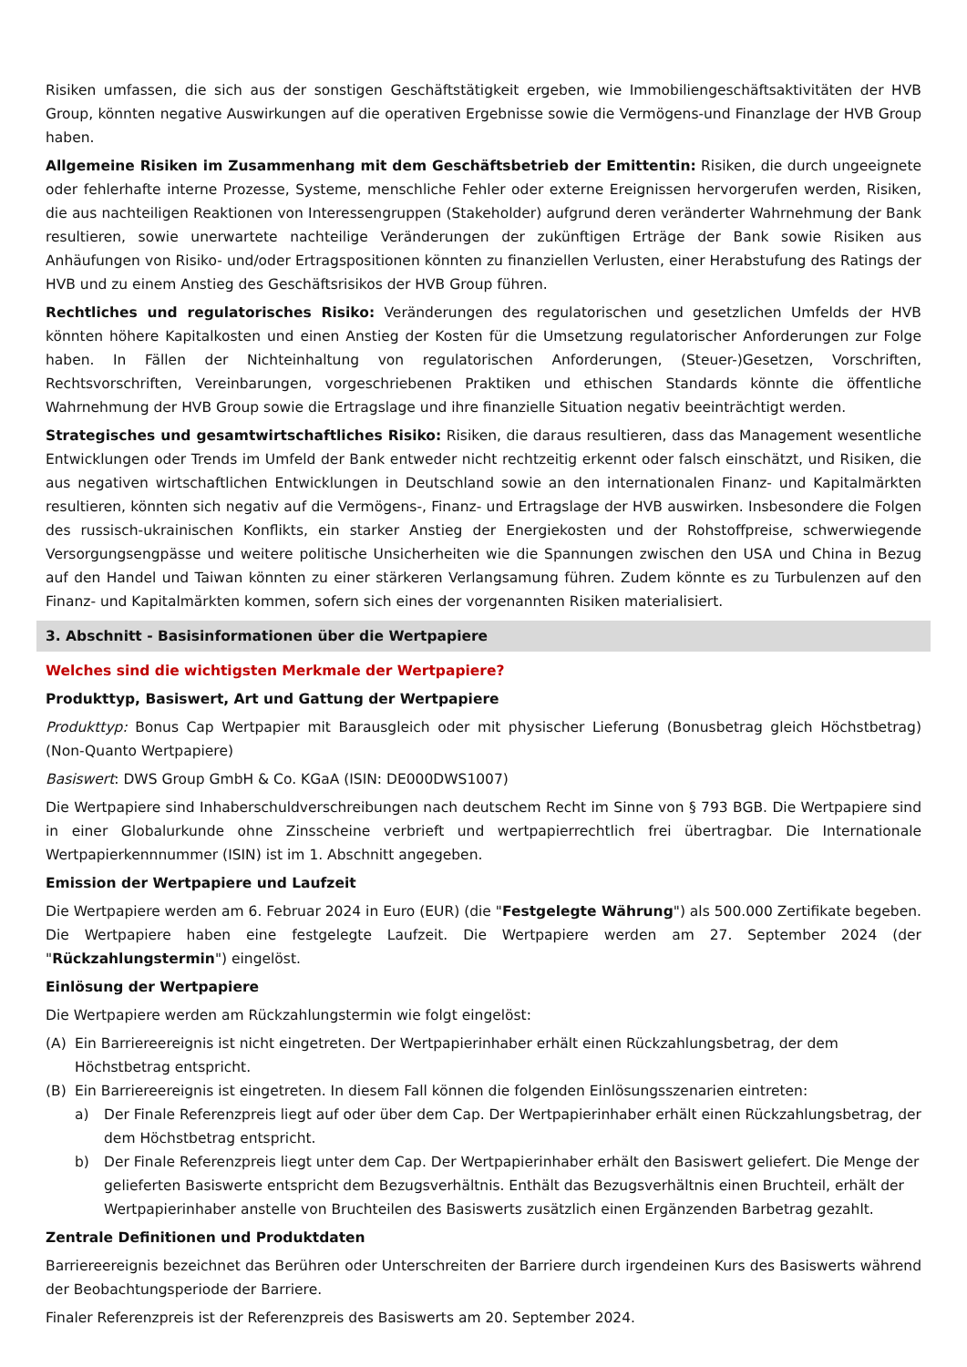Risiken umfassen, die sich aus der sonstigen Geschäftstätigkeit ergeben, wie Immobiliengeschäftsaktivitäten der HVB Group, könnten negative Auswirkungen auf die operativen Ergebnisse sowie die Vermögens-und Finanzlage der HVB Group haben.
Allgemeine Risiken im Zusammenhang mit dem Geschäftsbetrieb der Emittentin: Risiken, die durch ungeeignete oder fehlerhafte interne Prozesse, Systeme, menschliche Fehler oder externe Ereignissen hervorgerufen werden, Risiken, die aus nachteiligen Reaktionen von Interessengruppen (Stakeholder) aufgrund deren veränderter Wahrnehmung der Bank resultieren, sowie unerwartete nachteilige Veränderungen der zukünftigen Erträge der Bank sowie Risiken aus Anhäufungen von Risiko- und/oder Ertragspositionen könnten zu finanziellen Verlusten, einer Herabstufung des Ratings der HVB und zu einem Anstieg des Geschäftsrisikos der HVB Group führen.
Rechtliches und regulatorisches Risiko: Veränderungen des regulatorischen und gesetzlichen Umfelds der HVB könnten höhere Kapitalkosten und einen Anstieg der Kosten für die Umsetzung regulatorischer Anforderungen zur Folge haben. In Fällen der Nichteinhaltung von regulatorischen Anforderungen, (Steuer-)Gesetzen, Vorschriften, Rechtsvorschriften, Vereinbarungen, vorgeschriebenen Praktiken und ethischen Standards könnte die öffentliche Wahrnehmung der HVB Group sowie die Ertragslage und ihre finanzielle Situation negativ beeinträchtigt werden.
Strategisches und gesamtwirtschaftliches Risiko: Risiken, die daraus resultieren, dass das Management wesentliche Entwicklungen oder Trends im Umfeld der Bank entweder nicht rechtzeitig erkennt oder falsch einschätzt, und Risiken, die aus negativen wirtschaftlichen Entwicklungen in Deutschland sowie an den internationalen Finanz- und Kapitalmärkten resultieren, könnten sich negativ auf die Vermögens-, Finanz- und Ertragslage der HVB auswirken. Insbesondere die Folgen des russisch-ukrainischen Konflikts, ein starker Anstieg der Energiekosten und der Rohstoffpreise, schwerwiegende Versorgungsengpässe und weitere politische Unsicherheiten wie die Spannungen zwischen den USA und China in Bezug auf den Handel und Taiwan könnten zu einer stärkeren Verlangsamung führen. Zudem könnte es zu Turbulenzen auf den Finanz- und Kapitalmärkten kommen, sofern sich eines der vorgenannten Risiken materialisiert.
3. Abschnitt - Basisinformationen über die Wertpapiere
Welches sind die wichtigsten Merkmale der Wertpapiere?
Produkttyp, Basiswert, Art und Gattung der Wertpapiere
Produkttyp: Bonus Cap Wertpapier mit Barausgleich oder mit physischer Lieferung (Bonusbetrag gleich Höchstbetrag) (Non-Quanto Wertpapiere)
Basiswert: DWS Group GmbH & Co. KGaA (ISIN: DE000DWS1007)
Die Wertpapiere sind Inhaberschuldverschreibungen nach deutschem Recht im Sinne von § 793 BGB. Die Wertpapiere sind in einer Globalurkunde ohne Zinsscheine verbrieft und wertpapierrechtlich frei übertragbar. Die Internationale Wertpapierkennnummer (ISIN) ist im 1. Abschnitt angegeben.
Emission der Wertpapiere und Laufzeit
Die Wertpapiere werden am 6. Februar 2024 in Euro (EUR) (die "Festgelegte Währung") als 500.000 Zertifikate begeben. Die Wertpapiere haben eine festgelegte Laufzeit. Die Wertpapiere werden am 27. September 2024 (der "Rückzahlungstermin") eingelöst.
Einlösung der Wertpapiere
Die Wertpapiere werden am Rückzahlungstermin wie folgt eingelöst:
(A) Ein Barriereereignis ist nicht eingetreten. Der Wertpapierinhaber erhält einen Rückzahlungsbetrag, der dem Höchstbetrag entspricht.
(B) Ein Barriereereignis ist eingetreten. In diesem Fall können die folgenden Einlösungsszenarien eintreten:
a) Der Finale Referenzpreis liegt auf oder über dem Cap. Der Wertpapierinhaber erhält einen Rückzahlungsbetrag, der dem Höchstbetrag entspricht.
b) Der Finale Referenzpreis liegt unter dem Cap. Der Wertpapierinhaber erhält den Basiswert geliefert. Die Menge der gelieferten Basiswerte entspricht dem Bezugsverhältnis. Enthält das Bezugsverhältnis einen Bruchteil, erhält der Wertpapierinhaber anstelle von Bruchteilen des Basiswerts zusätzlich einen Ergänzenden Barbetrag gezahlt.
Zentrale Definitionen und Produktdaten
Barriereereignis bezeichnet das Berühren oder Unterschreiten der Barriere durch irgendeinen Kurs des Basiswerts während der Beobachtungsperiode der Barriere.
Finaler Referenzpreis ist der Referenzpreis des Basiswerts am 20. September 2024.